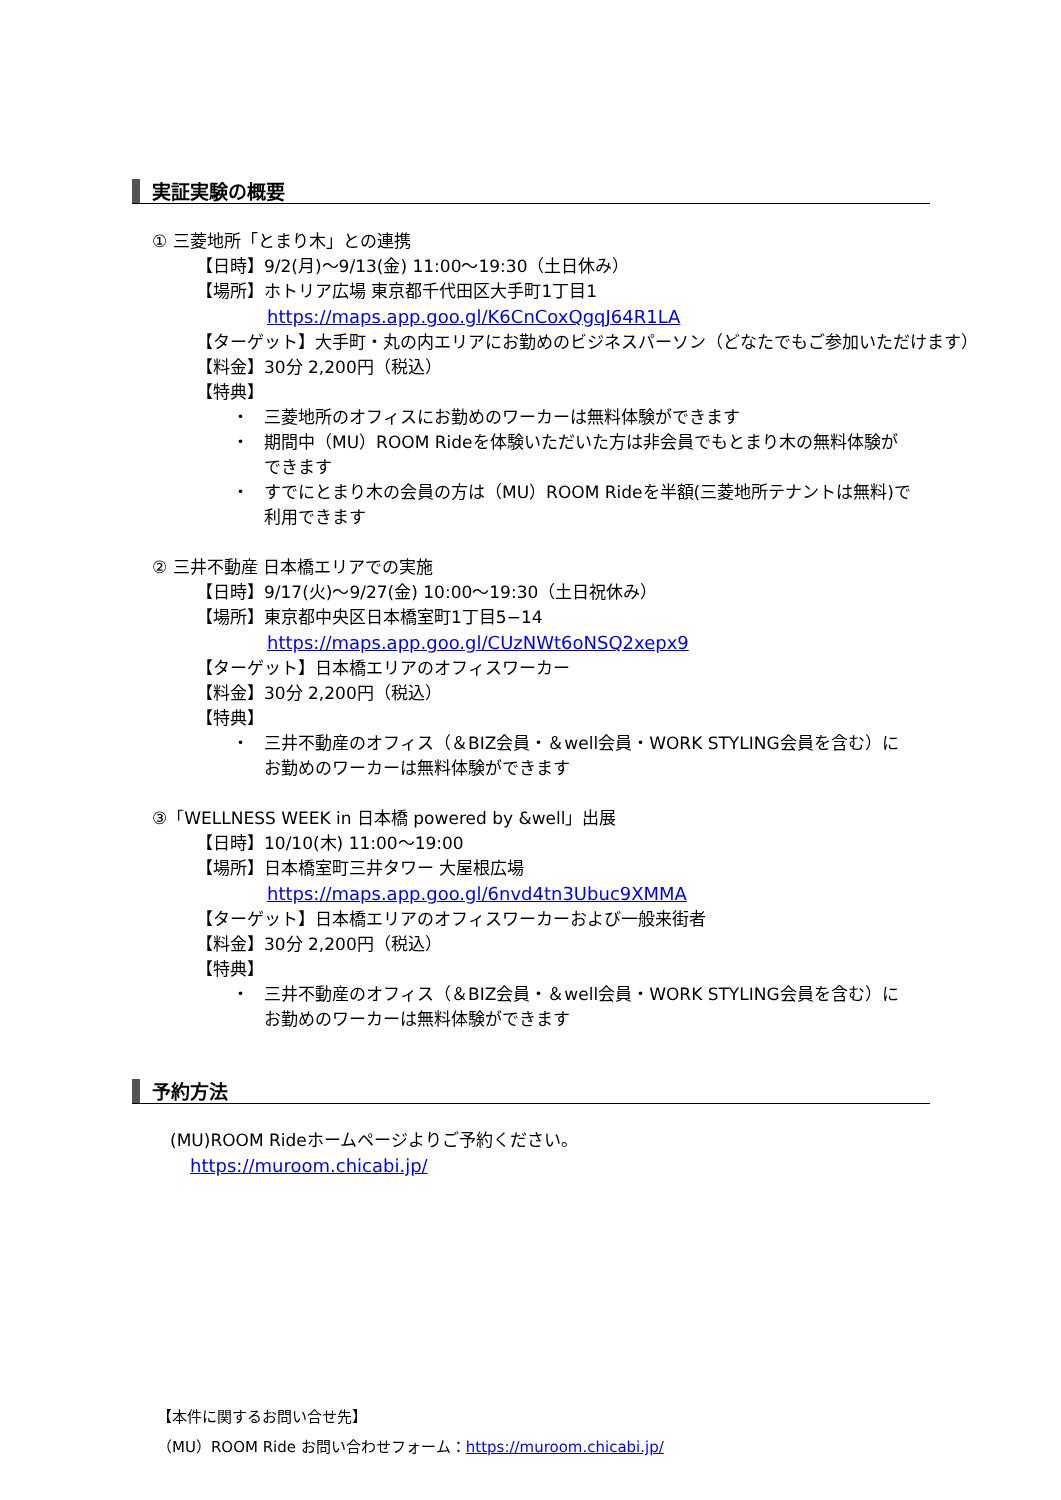実証実験の概要
① 三菱地所「とまり木」との連携
【日時】9/2(月)～9/13(金) 11:00～19:30（土日休み）
【場所】ホトリア広場 東京都千代田区大手町1丁目1
https://maps.app.goo.gl/K6CnCoxQgqJ64R1LA
【ターゲット】大手町・丸の内エリアにお勤めのビジネスパーソン（どなたでもご参加いただけます）
【料金】30分 2,200円（税込）
【特典】
・ 三菱地所のオフィスにお勤めのワーカーは無料体験ができます
・ 期間中（MU）ROOM Rideを体験いただいた方は非会員でもとまり木の無料体験ができます
・ すでにとまり木の会員の方は（MU）ROOM Rideを半額(三菱地所テナントは無料)で利用できます
② 三井不動産 日本橋エリアでの実施
【日時】9/17(火)～9/27(金) 10:00～19:30（土日祝休み）
【場所】東京都中央区日本橋室町1丁目5−14
https://maps.app.goo.gl/CUzNWt6oNSQ2xepx9
【ターゲット】日本橋エリアのオフィスワーカー
【料金】30分 2,200円（税込）
【特典】
・ 三井不動産のオフィス（＆BIZ会員・＆well会員・WORK STYLING会員を含む）にお勤めのワーカーは無料体験ができます
③「WELLNESS WEEK in 日本橋 powered by &well」出展
【日時】10/10(木) 11:00～19:00
【場所】日本橋室町三井タワー 大屋根広場
https://maps.app.goo.gl/6nvd4tn3Ubuc9XMMA
【ターゲット】日本橋エリアのオフィスワーカーおよび一般来街者
【料金】30分 2,200円（税込）
【特典】
・ 三井不動産のオフィス（＆BIZ会員・＆well会員・WORK STYLING会員を含む）にお勤めのワーカーは無料体験ができます
予約方法
(MU)ROOM Rideホームページよりご予約ください。
https://muroom.chicabi.jp/
【本件に関するお問い合せ先】
（MU）ROOM Ride お問い合わせフォーム：https://muroom.chicabi.jp/